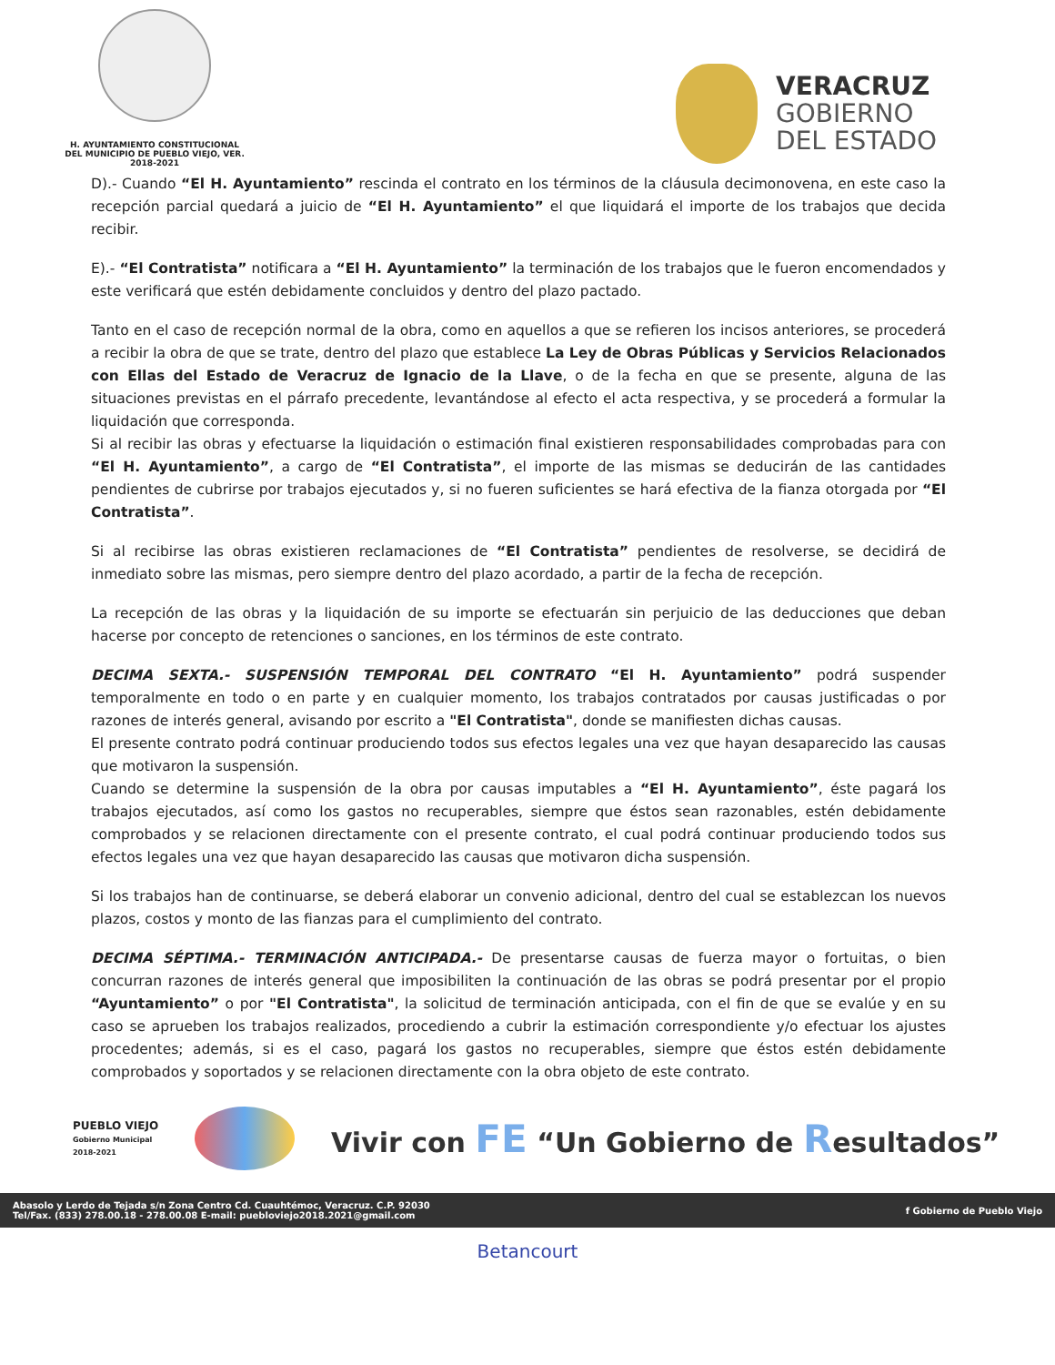H. AYUNTAMIENTO CONSTITUCIONAL
DEL MUNICIPIO DE PUEBLO VIEJO, VER.
2018-2021
VERACRUZ
GOBIERNO
DEL ESTADO
D).- Cuando “El H. Ayuntamiento” rescinda el contrato en los términos de la cláusula decimonovena, en este caso la recepción parcial quedará a juicio de “El H. Ayuntamiento” el que liquidará el importe de los trabajos que decida recibir.
E).- “El Contratista” notificara a “El H. Ayuntamiento” la terminación de los trabajos que le fueron encomendados y este verificará que estén debidamente concluidos y dentro del plazo pactado.
Tanto en el caso de recepción normal de la obra, como en aquellos a que se refieren los incisos anteriores, se procederá a recibir la obra de que se trate, dentro del plazo que establece La Ley de Obras Públicas y Servicios Relacionados con Ellas del Estado de Veracruz de Ignacio de la Llave, o de la fecha en que se presente, alguna de las situaciones previstas en el párrafo precedente, levantándose al efecto el acta respectiva, y se procederá a formular la liquidación que corresponda.
Si al recibir las obras y efectuarse la liquidación o estimación final existieren responsabilidades comprobadas para con “El H. Ayuntamiento”, a cargo de “El Contratista”, el importe de las mismas se deducirán de las cantidades pendientes de cubrirse por trabajos ejecutados y, si no fueren suficientes se hará efectiva de la fianza otorgada por “El Contratista”.
Si al recibirse las obras existieren reclamaciones de “El Contratista” pendientes de resolverse, se decidirá de inmediato sobre las mismas, pero siempre dentro del plazo acordado, a partir de la fecha de recepción.
La recepción de las obras y la liquidación de su importe se efectuarán sin perjuicio de las deducciones que deban hacerse por concepto de retenciones o sanciones, en los términos de este contrato.
DECIMA SEXTA.- SUSPENSIÓN TEMPORAL DEL CONTRATO “El H. Ayuntamiento” podrá suspender temporalmente en todo o en parte y en cualquier momento, los trabajos contratados por causas justificadas o por razones de interés general, avisando por escrito a "El Contratista", donde se manifiesten dichas causas.
El presente contrato podrá continuar produciendo todos sus efectos legales una vez que hayan desaparecido las causas que motivaron la suspensión.
Cuando se determine la suspensión de la obra por causas imputables a “El H. Ayuntamiento”, éste pagará los trabajos ejecutados, así como los gastos no recuperables, siempre que éstos sean razonables, estén debidamente comprobados y se relacionen directamente con el presente contrato, el cual podrá continuar produciendo todos sus efectos legales una vez que hayan desaparecido las causas que motivaron dicha suspensión.
Si los trabajos han de continuarse, se deberá elaborar un convenio adicional, dentro del cual se establezcan los nuevos plazos, costos y monto de las fianzas para el cumplimiento del contrato.
DECIMA SÉPTIMA.- TERMINACIÓN ANTICIPADA.- De presentarse causas de fuerza mayor o fortuitas, o bien concurran razones de interés general que imposibiliten la continuación de las obras se podrá presentar por el propio “Ayuntamiento” o por "El Contratista", la solicitud de terminación anticipada, con el fin de que se evalúe y en su caso se aprueben los trabajos realizados, procediendo a cubrir la estimación correspondiente y/o efectuar los ajustes procedentes; además, si es el caso, pagará los gastos no recuperables, siempre que éstos estén debidamente comprobados y soportados y se relacionen directamente con la obra objeto de este contrato.
PUEBLO VIEJO
Gobierno Municipal
2018-2021
Vivir con FE “Un Gobierno de Resultados”
Abasolo y Lerdo de Tejada s/n Zona Centro Cd. Cuauhtémoc, Veracruz. C.P. 92030
Tel/Fax. (833) 278.00.18 - 278.00.08 E-mail: puebloviejo2018.2021@gmail.com
f Gobierno de Pueblo Viejo
Betancourt